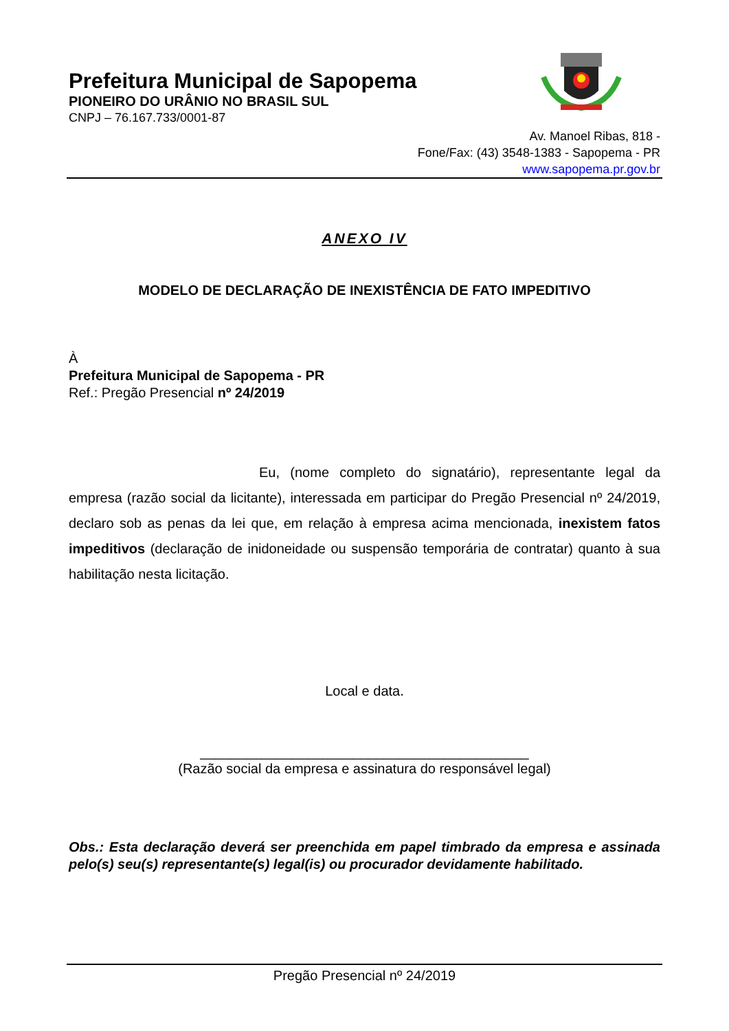Prefeitura Municipal de Sapopema
PIONEIRO DO URÂNIO NO BRASIL SUL
CNPJ – 76.167.733/0001-87
Av. Manoel Ribas, 818 -
Fone/Fax: (43) 3548-1383 - Sapopema - PR
www.sapopema.pr.gov.br
ANEXO IV
MODELO DE DECLARAÇÃO DE INEXISTÊNCIA DE FATO IMPEDITIVO
À
Prefeitura Municipal de Sapopema - PR
Ref.: Pregão Presencial nº 24/2019
Eu, (nome completo do signatário), representante legal da empresa (razão social da licitante), interessada em participar do Pregão Presencial nº 24/2019, declaro sob as penas da lei que, em relação à empresa acima mencionada, inexistem fatos impeditivos (declaração de inidoneidade ou suspensão temporária de contratar) quanto à sua habilitação nesta licitação.
Local e data.
___________________________________________
(Razão social da empresa e assinatura do responsável legal)
Obs.: Esta declaração deverá ser preenchida em papel timbrado da empresa e assinada pelo(s) seu(s) representante(s) legal(is) ou procurador devidamente habilitado.
Pregão Presencial nº 24/2019